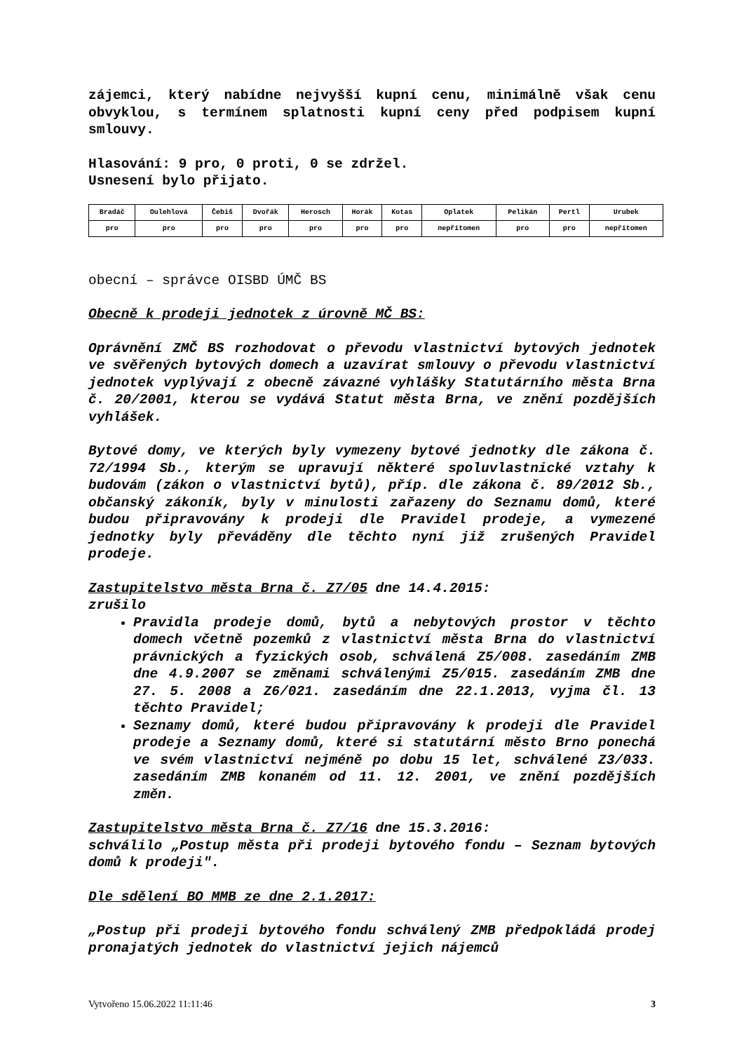zájemci, který nabídne nejvyšší kupní cenu, minimálně však cenu obvyklou, s termínem splatnosti kupní ceny před podpisem kupní smlouvy.
Hlasování: 9 pro, 0 proti, 0 se zdržel.
Usnesení bylo přijato.
| Bradáč | Oulehlová | Čebiš | Dvořák | Herosch | Horák | Kotas | Oplatek | Pelikán | Pertl | Urubek |
| pro | pro | pro | pro | pro | pro | pro | nepřítomen | pro | pro | nepřítomen |
obecní – správce OISBD ÚMČ BS
Obecně k prodeji jednotek z úrovně MČ BS:
Oprávnění ZMČ BS rozhodovat o převodu vlastnictví bytových jednotek ve svěřených bytových domech a uzavírat smlouvy o převodu vlastnictví jednotek vyplývají z obecně závazné vyhlášky Statutárního města Brna č. 20/2001, kterou se vydává Statut města Brna, ve znění pozdějších vyhlášek.
Bytové domy, ve kterých byly vymezeny bytové jednotky dle zákona č. 72/1994 Sb., kterým se upravují některé spoluvlastnické vztahy k budovám (zákon o vlastnictví bytů), příp. dle zákona č. 89/2012 Sb., občanský zákoník, byly v minulosti zařazeny do Seznamu domů, které budou připravovány k prodeji dle Pravidel prodeje, a vymezené jednotky byly převáděny dle těchto nyní již zrušených Pravidel prodeje.
Zastupitelstvo města Brna č. Z7/05 dne 14.4.2015:
zrušilo
Pravidla prodeje domů, bytů a nebytových prostor v těchto domech včetně pozemků z vlastnictví města Brna do vlastnictví právnických a fyzických osob, schválená Z5/008. zasedáním ZMB dne 4.9.2007 se změnami schválenými Z5/015. zasedáním ZMB dne 27. 5. 2008 a Z6/021. zasedáním dne 22.1.2013, vyjma čl. 13 těchto Pravidel;
Seznamy domů, které budou připravovány k prodeji dle Pravidel prodeje a Seznamy domů, které si statutární město Brno ponechá ve svém vlastnictví nejméně po dobu 15 let, schválené Z3/033. zasedáním ZMB konaném od 11. 12. 2001, ve znění pozdějších změn.
Zastupitelstvo města Brna č. Z7/16 dne 15.3.2016:
schválilo „Postup města při prodeji bytového fondu – Seznam bytových domů k prodeji".
Dle sdělení BO MMB ze dne 2.1.2017:
„Postup při prodeji bytového fondu schválený ZMB předpokládá prodej pronajatých jednotek do vlastnictví jejich nájemců
Vytvořeno 15.06.2022 11:11:46 3